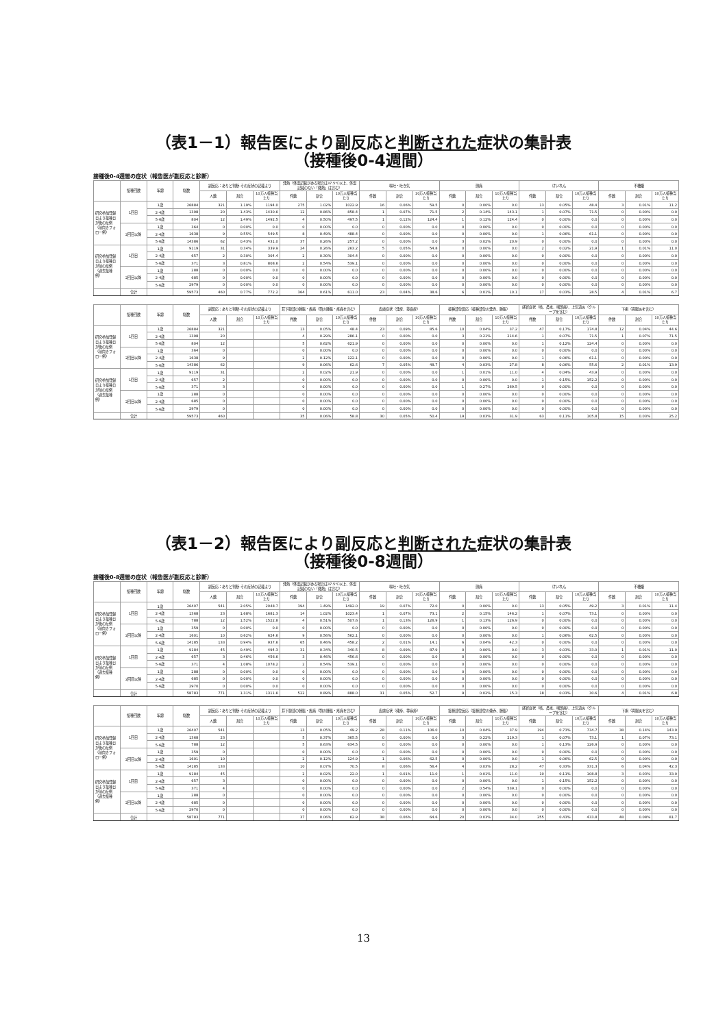（表1－1）報告医により副反応と判断された症状の集計表
（接種後0-4週間）
接種後0-4週間の症状（報告医が副反応と診断）
| | 接種回数 | 年齢 | 総数 | 副反応：ありと判断-その症状の記載より | | | 発熱（体温記載がある場合は37.5℃以上、体温記載のない「微熱」は含む） | | | 嘔吐・吐き気 | | | 頭痛 | | | けいれん | | | 不機嫌 | | |
| --- | --- | --- | --- | --- | --- | --- | --- | --- | --- | --- | --- | --- | --- | --- | --- | --- | --- | --- | --- | --- | --- |
| | | | | 人数 | 割合 | 10万人接種当たり | 件数 | 割合 | 10万人接種当たり | 件数 | 割合 | 10万人接種当たり | 件数 | 割合 | 10万人接種当たり | 件数 | 割合 | 10万人接種当たり | 件数 | 割合 | 10万人接種当たり |
| 研究参加登録日より接種日が後の症例（前向きフォロー例） | 1回目 | 1歳 | 26884 | 321 | 1.19% | 1194.0 | 275 | 1.02% | 1022.9 | 16 | 0.06% | 59.5 | 0 | 0.00% | 0.0 | 13 | 0.05% | 48.4 | 3 | 0.01% | 11.2 |
| | | 2-4歳 | 1398 | 20 | 1.43% | 1430.6 | 12 | 0.86% | 858.4 | 1 | 0.07% | 71.5 | 2 | 0.14% | 143.1 | 1 | 0.07% | 71.5 | 0 | 0.00% | 0.0 |
| | | 5-6歳 | 804 | 12 | 1.49% | 1492.5 | 4 | 0.50% | 497.5 | 1 | 0.12% | 124.4 | 1 | 0.12% | 124.4 | 0 | 0.00% | 0.0 | 0 | 0.00% | 0.0 |
| | 2回目以降 | 1歳 | 364 | 0 | 0.00% | 0.0 | 0 | 0.00% | 0.0 | 0 | 0.00% | 0.0 | 0 | 0.00% | 0.0 | 0 | 0.00% | 0.0 | 0 | 0.00% | 0.0 |
| | | 2-4歳 | 1638 | 9 | 0.55% | 549.5 | 8 | 0.49% | 488.4 | 0 | 0.00% | 0.0 | 0 | 0.00% | 0.0 | 1 | 0.06% | 61.1 | 0 | 0.00% | 0.0 |
| | | 5-6歳 | 14386 | 62 | 0.43% | 431.0 | 37 | 0.26% | 257.2 | 0 | 0.00% | 0.0 | 3 | 0.02% | 20.9 | 0 | 0.00% | 0.0 | 0 | 0.00% | 0.0 |
| 研究参加登録日より接種日が前の症例（過去接種例） | 1回目 | 1歳 | 9119 | 31 | 0.34% | 339.9 | 24 | 0.26% | 263.2 | 5 | 0.05% | 54.8 | 0 | 0.00% | 0.0 | 2 | 0.02% | 21.9 | 1 | 0.01% | 11.0 |
| | | 2-4歳 | 657 | 2 | 0.30% | 304.4 | 2 | 0.30% | 304.4 | 0 | 0.00% | 0.0 | 0 | 0.00% | 0.0 | 0 | 0.00% | 0.0 | 0 | 0.00% | 0.0 |
| | | 5-6歳 | 371 | 3 | 0.81% | 808.6 | 2 | 0.54% | 539.1 | 0 | 0.00% | 0.0 | 0 | 0.00% | 0.0 | 0 | 0.00% | 0.0 | 0 | 0.00% | 0.0 |
| | 2回目以降 | 1歳 | 288 | 0 | 0.00% | 0.0 | 0 | 0.00% | 0.0 | 0 | 0.00% | 0.0 | 0 | 0.00% | 0.0 | 0 | 0.00% | 0.0 | 0 | 0.00% | 0.0 |
| | | 2-4歳 | 685 | 0 | 0.00% | 0.0 | 0 | 0.00% | 0.0 | 0 | 0.00% | 0.0 | 0 | 0.00% | 0.0 | 0 | 0.00% | 0.0 | 0 | 0.00% | 0.0 |
| | | 5-6歳 | 2979 | 0 | 0.00% | 0.0 | 0 | 0.00% | 0.0 | 0 | 0.00% | 0.0 | 0 | 0.00% | 0.0 | 0 | 0.00% | 0.0 | 0 | 0.00% | 0.0 |
| | 合計 | | 59573 | 460 | 0.77% | 772.2 | 364 | 0.61% | 611.0 | 23 | 0.04% | 38.6 | 6 | 0.01% | 10.1 | 17 | 0.03% | 28.5 | 4 | 0.01% | 6.7 |
| | 接種回数 | 年齢 | 総数 | 副反応：ありと判断-その症状の記載より | | | 耳下腺部の腫脹・疼痛（顎の腫脹・疼痛を含む） | | | 皮膚症状（発疹、蕁麻疹） | | | 接種部位反応（接種部位の発赤、腫脹） | | | 感冒症状（咳、鼻水、咽頭痛）、上気道炎（クループを含む） | | | 下痢（胃腸炎を含む） | | |
| --- | --- | --- | --- | --- | --- | --- | --- | --- | --- | --- | --- | --- | --- | --- | --- | --- | --- | --- | --- | --- | --- |
| | | | | 人数 | 割合 | 10万人接種当たり | 件数 | 割合 | 10万人接種当たり | 件数 | 割合 | 10万人接種当たり | 件数 | 割合 | 10万人接種当たり | 件数 | 割合 | 10万人接種当たり | 件数 | 割合 | 10万人接種当たり |
| 研究参加登録日より接種日が後の症例（前向きフォロー例） | 1回目 | 1歳 | 26884 | 321 | | | 13 | 0.05% | 48.4 | 23 | 0.09% | 85.6 | 10 | 0.04% | 37.2 | 47 | 0.17% | 174.8 | 12 | 0.04% | 44.6 |
| | | 2-4歳 | 1398 | 20 | | | 4 | 0.29% | 286.1 | 0 | 0.00% | 0.0 | 3 | 0.21% | 214.6 | 1 | 0.07% | 71.5 | 1 | 0.07% | 71.5 |
| | | 5-6歳 | 804 | 12 | | | 5 | 0.62% | 621.9 | 0 | 0.00% | 0.0 | 0 | 0.00% | 0.0 | 1 | 0.12% | 124.4 | 0 | 0.00% | 0.0 |
| | 2回目以降 | 1歳 | 364 | 0 | | | 0 | 0.00% | 0.0 | 0 | 0.00% | 0.0 | 0 | 0.00% | 0.0 | 0 | 0.00% | 0.0 | 0 | 0.00% | 0.0 |
| | | 2-4歳 | 1638 | 9 | | | 2 | 0.12% | 122.1 | 0 | 0.00% | 0.0 | 0 | 0.00% | 0.0 | 1 | 0.06% | 61.1 | 0 | 0.00% | 0.0 |
| | | 5-6歳 | 14386 | 62 | | | 9 | 0.06% | 62.6 | 7 | 0.05% | 48.7 | 4 | 0.03% | 27.8 | 8 | 0.06% | 55.6 | 2 | 0.01% | 13.9 |
| 研究参加登録日より接種日が前の症例（過去接種例） | 1回目 | 1歳 | 9119 | 31 | | | 2 | 0.02% | 21.9 | 0 | 0.00% | 0.0 | 1 | 0.01% | 11.0 | 4 | 0.04% | 43.9 | 0 | 0.00% | 0.0 |
| | | 2-4歳 | 657 | 2 | | | 0 | 0.00% | 0.0 | 0 | 0.00% | 0.0 | 0 | 0.00% | 0.0 | 1 | 0.15% | 152.2 | 0 | 0.00% | 0.0 |
| | | 5-6歳 | 371 | 3 | | | 0 | 0.00% | 0.0 | 0 | 0.00% | 0.0 | 1 | 0.27% | 269.5 | 0 | 0.00% | 0.0 | 0 | 0.00% | 0.0 |
| | 2回目以降 | 1歳 | 288 | 0 | | | 0 | 0.00% | 0.0 | 0 | 0.00% | 0.0 | 0 | 0.00% | 0.0 | 0 | 0.00% | 0.0 | 0 | 0.00% | 0.0 |
| | | 2-4歳 | 685 | 0 | | | 0 | 0.00% | 0.0 | 0 | 0.00% | 0.0 | 0 | 0.00% | 0.0 | 0 | 0.00% | 0.0 | 0 | 0.00% | 0.0 |
| | | 5-6歳 | 2979 | 0 | | | 0 | 0.00% | 0.0 | 0 | 0.00% | 0.0 | 0 | 0.00% | 0.0 | 0 | 0.00% | 0.0 | 0 | 0.00% | 0.0 |
| | 合計 | | 59573 | 460 | | | 35 | 0.06% | 58.8 | 30 | 0.05% | 50.4 | 19 | 0.03% | 31.9 | 63 | 0.11% | 105.8 | 15 | 0.03% | 25.2 |
（表1－2）報告医により副反応と判断された症状の集計表
（接種後0-8週間）
接種後0-8週間の症状（報告医が副反応と診断）
| | 接種回数 | 年齢 | 総数 | 副反応：ありと判断-その症状の記載より | | | 発熱（体温記載がある場合は37.5℃以上、体温記載のない「微熱」は含む） | | | 嘔吐・吐き気 | | | 頭痛 | | | けいれん | | | 不機嫌 | | |
| --- | --- | --- | --- | --- | --- | --- | --- | --- | --- | --- | --- | --- | --- | --- | --- | --- | --- | --- | --- | --- | --- |
| | | | | 人数 | 割合 | 10万人接種当たり | 件数 | 割合 | 10万人接種当たり | 件数 | 割合 | 10万人接種当たり | 件数 | 割合 | 10万人接種当たり | 件数 | 割合 | 10万人接種当たり | 件数 | 割合 | 10万人接種当たり |
| 研究参加登録日より接種日が後の症例（前向きフォロー例） | 1回目 | 1歳 | 26407 | 541 | 2.05% | 2048.7 | 394 | 1.49% | 1492.0 | 19 | 0.07% | 72.0 | 0 | 0.00% | 0.0 | 13 | 0.05% | 49.2 | 3 | 0.01% | 11.4 |
| | | 2-4歳 | 1368 | 23 | 1.68% | 1681.3 | 14 | 1.02% | 1023.4 | 1 | 0.07% | 73.1 | 2 | 0.15% | 146.2 | 1 | 0.07% | 73.1 | 0 | 0.00% | 0.0 |
| | | 5-6歳 | 788 | 12 | 1.52% | 1522.8 | 4 | 0.51% | 507.6 | 1 | 0.13% | 126.9 | 1 | 0.13% | 126.9 | 0 | 0.00% | 0.0 | 0 | 0.00% | 0.0 |
| | 2回目以降 | 1歳 | 359 | 0 | 0.00% | 0.0 | 0 | 0.00% | 0.0 | 0 | 0.00% | 0.0 | 0 | 0.00% | 0.0 | 0 | 0.00% | 0.0 | 0 | 0.00% | 0.0 |
| | | 2-4歳 | 1601 | 10 | 0.62% | 624.6 | 9 | 0.56% | 562.1 | 0 | 0.00% | 0.0 | 0 | 0.00% | 0.0 | 1 | 0.06% | 62.5 | 0 | 0.00% | 0.0 |
| | | 5-6歳 | 14185 | 133 | 0.94% | 937.6 | 65 | 0.46% | 458.2 | 2 | 0.01% | 14.1 | 6 | 0.04% | 42.3 | 0 | 0.00% | 0.0 | 0 | 0.00% | 0.0 |
| 研究参加登録日より接種日が前の症例（過去接種例） | 1回目 | 1歳 | 9184 | 45 | 0.49% | 494.3 | 31 | 0.34% | 340.5 | 8 | 0.09% | 87.9 | 0 | 0.00% | 0.0 | 3 | 0.03% | 33.0 | 1 | 0.01% | 11.0 |
| | | 2-4歳 | 657 | 3 | 0.46% | 456.6 | 3 | 0.46% | 456.6 | 0 | 0.00% | 0.0 | 0 | 0.00% | 0.0 | 0 | 0.00% | 0.0 | 0 | 0.00% | 0.0 |
| | | 5-6歳 | 371 | 4 | 1.08% | 1078.2 | 2 | 0.54% | 539.1 | 0 | 0.00% | 0.0 | 0 | 0.00% | 0.0 | 0 | 0.00% | 0.0 | 0 | 0.00% | 0.0 |
| | 2回目以降 | 1歳 | 288 | 0 | 0.00% | 0.0 | 0 | 0.00% | 0.0 | 0 | 0.00% | 0.0 | 0 | 0.00% | 0.0 | 0 | 0.00% | 0.0 | 0 | 0.00% | 0.0 |
| | | 2-4歳 | 685 | 0 | 0.00% | 0.0 | 0 | 0.00% | 0.0 | 0 | 0.00% | 0.0 | 0 | 0.00% | 0.0 | 0 | 0.00% | 0.0 | 0 | 0.00% | 0.0 |
| | | 5-6歳 | 2970 | 0 | 0.00% | 0.0 | 0 | 0.00% | 0.0 | 0 | 0.00% | 0.0 | 0 | 0.00% | 0.0 | 0 | 0.00% | 0.0 | 0 | 0.00% | 0.0 |
| | 合計 | | 58783 | 771 | 1.31% | 1311.6 | 522 | 0.89% | 888.0 | 31 | 0.05% | 52.7 | 9 | 0.02% | 15.3 | 18 | 0.03% | 30.6 | 4 | 0.01% | 6.8 |
| | 接種回数 | 年齢 | 総数 | 副反応：ありと判断-その症状の記載より | | | 耳下腺部の腫脹・疼痛（顎の腫脹・疼痛を含む） | | | 皮膚症状（発疹、蕁麻疹） | | | 接種部位反応（接種部位の発赤、腫脹） | | | 感冒症状（咳、鼻水、咽頭痛）、上気道炎（クループを含む） | | | 下痢（胃腸炎を含む） | | |
| --- | --- | --- | --- | --- | --- | --- | --- | --- | --- | --- | --- | --- | --- | --- | --- | --- | --- | --- | --- | --- | --- |
| | | | | 人数 | 割合 | 10万人接種当たり | 件数 | 割合 | 10万人接種当たり | 件数 | 割合 | 10万人接種当たり | 件数 | 割合 | 10万人接種当たり | 件数 | 割合 | 10万人接種当たり | 件数 | 割合 | 10万人接種当たり |
| 研究参加登録日より接種日が後の症例（前向きフォロー例） | 1回目 | 1歳 | 26407 | 541 | | | 13 | 0.05% | 49.2 | 28 | 0.11% | 106.0 | 10 | 0.04% | 37.9 | 194 | 0.73% | 734.7 | 38 | 0.14% | 143.9 |
| | | 2-4歳 | 1368 | 23 | | | 5 | 0.37% | 365.5 | 0 | 0.00% | 0.0 | 3 | 0.22% | 219.3 | 1 | 0.07% | 73.1 | 1 | 0.07% | 73.1 |
| | | 5-6歳 | 788 | 12 | | | 5 | 0.63% | 634.5 | 0 | 0.00% | 0.0 | 0 | 0.00% | 0.0 | 1 | 0.13% | 126.9 | 0 | 0.00% | 0.0 |
| | 2回目以降 | 1歳 | 359 | 0 | | | 0 | 0.00% | 0.0 | 0 | 0.00% | 0.0 | 0 | 0.00% | 0.0 | 0 | 0.00% | 0.0 | 0 | 0.00% | 0.0 |
| | | 2-4歳 | 1601 | 10 | | | 2 | 0.12% | 124.9 | 1 | 0.06% | 62.5 | 0 | 0.00% | 0.0 | 1 | 0.06% | 62.5 | 0 | 0.00% | 0.0 |
| | | 5-6歳 | 14185 | 133 | | | 10 | 0.07% | 70.5 | 8 | 0.06% | 56.4 | 4 | 0.03% | 28.2 | 47 | 0.33% | 331.3 | 6 | 0.04% | 42.3 |
| 研究参加登録日より接種日が前の症例（過去接種例） | 1回目 | 1歳 | 9184 | 45 | | | 2 | 0.02% | 22.0 | 1 | 0.01% | 11.0 | 1 | 0.01% | 11.0 | 10 | 0.11% | 108.8 | 3 | 0.03% | 33.0 |
| | | 2-4歳 | 657 | 3 | | | 0 | 0.00% | 0.0 | 0 | 0.00% | 0.0 | 0 | 0.00% | 0.0 | 1 | 0.15% | 152.2 | 0 | 0.00% | 0.0 |
| | | 5-6歳 | 371 | 4 | | | 0 | 0.00% | 0.0 | 0 | 0.00% | 0.0 | 2 | 0.54% | 539.1 | 0 | 0.00% | 0.0 | 0 | 0.00% | 0.0 |
| | 2回目以降 | 1歳 | 288 | 0 | | | 0 | 0.00% | 0.0 | 0 | 0.00% | 0.0 | 0 | 0.00% | 0.0 | 0 | 0.00% | 0.0 | 0 | 0.00% | 0.0 |
| | | 2-4歳 | 685 | 0 | | | 0 | 0.00% | 0.0 | 0 | 0.00% | 0.0 | 0 | 0.00% | 0.0 | 0 | 0.00% | 0.0 | 0 | 0.00% | 0.0 |
| | | 5-6歳 | 2970 | 0 | | | 0 | 0.00% | 0.0 | 0 | 0.00% | 0.0 | 0 | 0.00% | 0.0 | 0 | 0.00% | 0.0 | 0 | 0.00% | 0.0 |
| | 合計 | | 58783 | 771 | | | 37 | 0.06% | 62.9 | 38 | 0.06% | 64.6 | 20 | 0.03% | 34.0 | 255 | 0.43% | 433.8 | 48 | 0.08% | 81.7 |
13